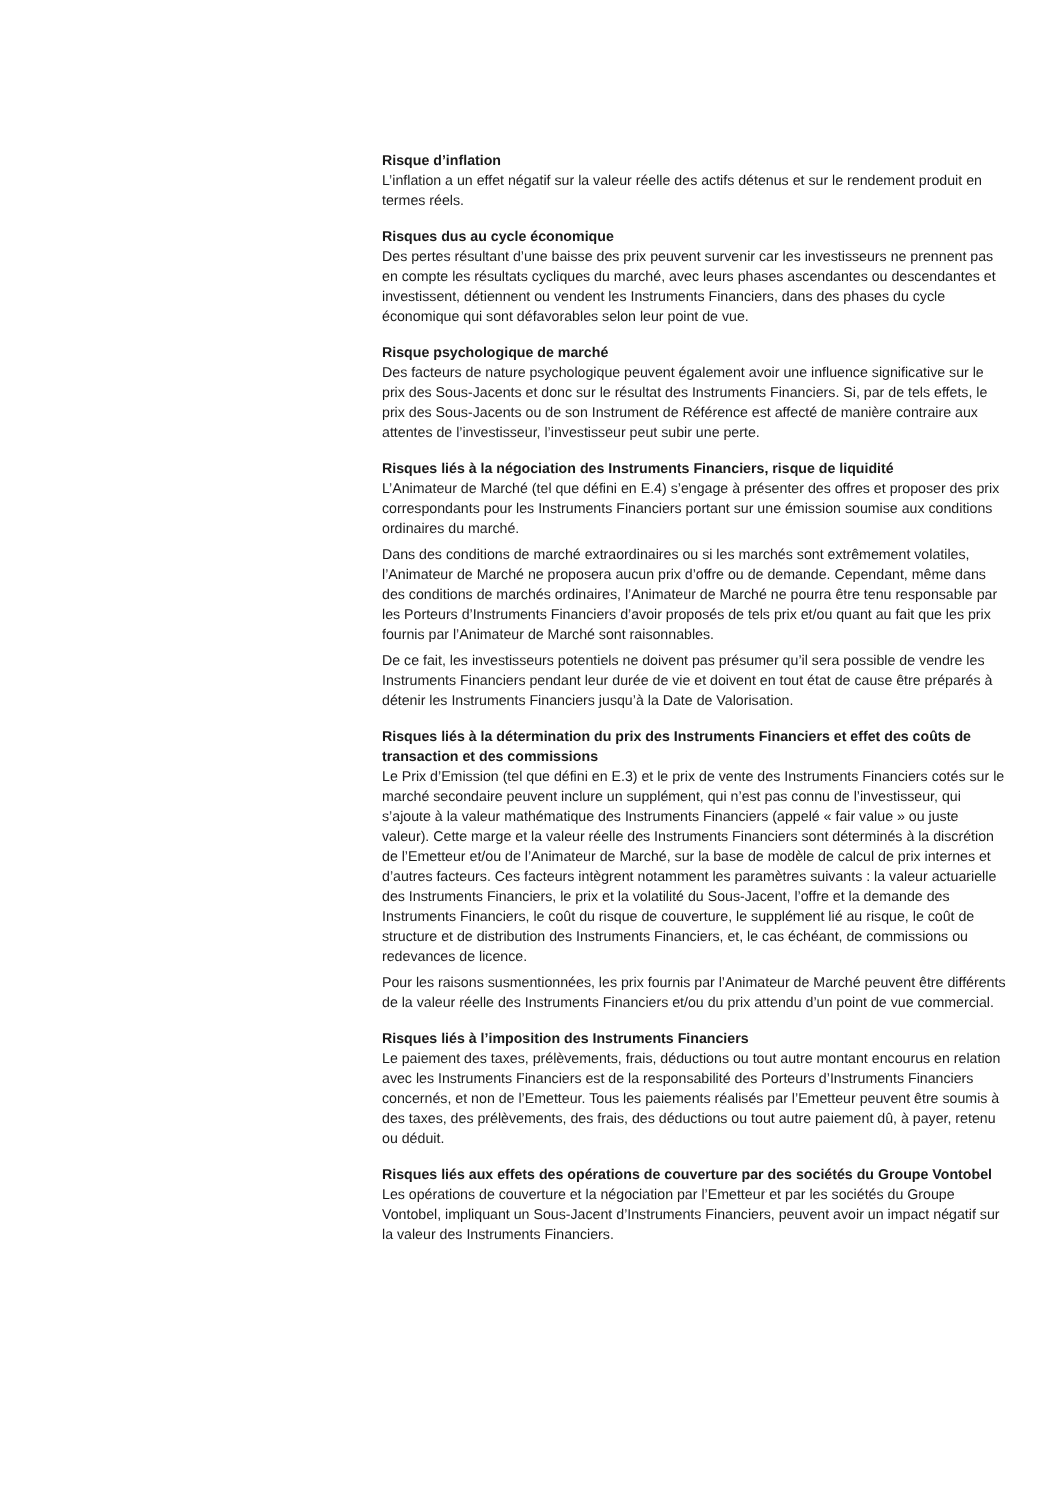Risque d’inflation
L’inflation a un effet négatif sur la valeur réelle des actifs détenus et sur le rendement produit en termes réels.
Risques dus au cycle économique
Des pertes résultant d’une baisse des prix peuvent survenir car les investisseurs ne prennent pas en compte les résultats cycliques du marché, avec leurs phases ascendantes ou descendantes et investissent, détiennent ou vendent les Instruments Financiers, dans des phases du cycle économique qui sont défavorables selon leur point de vue.
Risque psychologique de marché
Des facteurs de nature psychologique peuvent également avoir une influence significative sur le prix des Sous-Jacents et donc sur le résultat des Instruments Financiers. Si, par de tels effets, le prix des Sous-Jacents ou de son Instrument de Référence est affecté de manière contraire aux attentes de l’investisseur, l’investisseur peut subir une perte.
Risques liés à la négociation des Instruments Financiers, risque de liquidité
L’Animateur de Marché (tel que défini en E.4) s’engage à présenter des offres et proposer des prix correspondants pour les Instruments Financiers portant sur une émission soumise aux conditions ordinaires du marché.
Dans des conditions de marché extraordinaires ou si les marchés sont extrêmement volatiles, l’Animateur de Marché ne proposera aucun prix d’offre ou de demande. Cependant, même dans des conditions de marchés ordinaires, l’Animateur de Marché ne pourra être tenu responsable par les Porteurs d’Instruments Financiers d’avoir proposés de tels prix et/ou quant au fait que les prix fournis par l’Animateur de Marché sont raisonnables.
De ce fait, les investisseurs potentiels ne doivent pas présumer qu’il sera possible de vendre les Instruments Financiers pendant leur durée de vie et doivent en tout état de cause être préparés à détenir les Instruments Financiers jusqu’à la Date de Valorisation.
Risques liés à la détermination du prix des Instruments Financiers et effet des coûts de transaction et des commissions
Le Prix d’Emission (tel que défini en E.3) et le prix de vente des Instruments Financiers cotés sur le marché secondaire peuvent inclure un supplément, qui n’est pas connu de l’investisseur, qui s’ajoute à la valeur mathématique des Instruments Financiers (appelé « fair value » ou juste valeur). Cette marge et la valeur réelle des Instruments Financiers sont déterminés à la discrétion de l’Emetteur et/ou de l’Animateur de Marché, sur la base de modèle de calcul de prix internes et d’autres facteurs. Ces facteurs intègrent notamment les paramètres suivants : la valeur actuarielle des Instruments Financiers, le prix et la volatilité du Sous-Jacent, l’offre et la demande des Instruments Financiers, le coût du risque de couverture, le supplément lié au risque, le coût de structure et de distribution des Instruments Financiers, et, le cas échéant, de commissions ou redevances de licence.
Pour les raisons susmentionnées, les prix fournis par l’Animateur de Marché peuvent être différents de la valeur réelle des Instruments Financiers et/ou du prix attendu d’un point de vue commercial.
Risques liés à l’imposition des Instruments Financiers
Le paiement des taxes, prélèvements, frais, déductions ou tout autre montant encourus en relation avec les Instruments Financiers est de la responsabilité des Porteurs d’Instruments Financiers concernés, et non de l’Emetteur. Tous les paiements réalisés par l’Emetteur peuvent être soumis à des taxes, des prélèvements, des frais, des déductions ou tout autre paiement dû, à payer, retenu ou déduit.
Risques liés aux effets des opérations de couverture par des sociétés du Groupe Vontobel
Les opérations de couverture et la négociation par l’Emetteur et par les sociétés du Groupe Vontobel, impliquant un Sous-Jacent d’Instruments Financiers, peuvent avoir un impact négatif sur la valeur des Instruments Financiers.